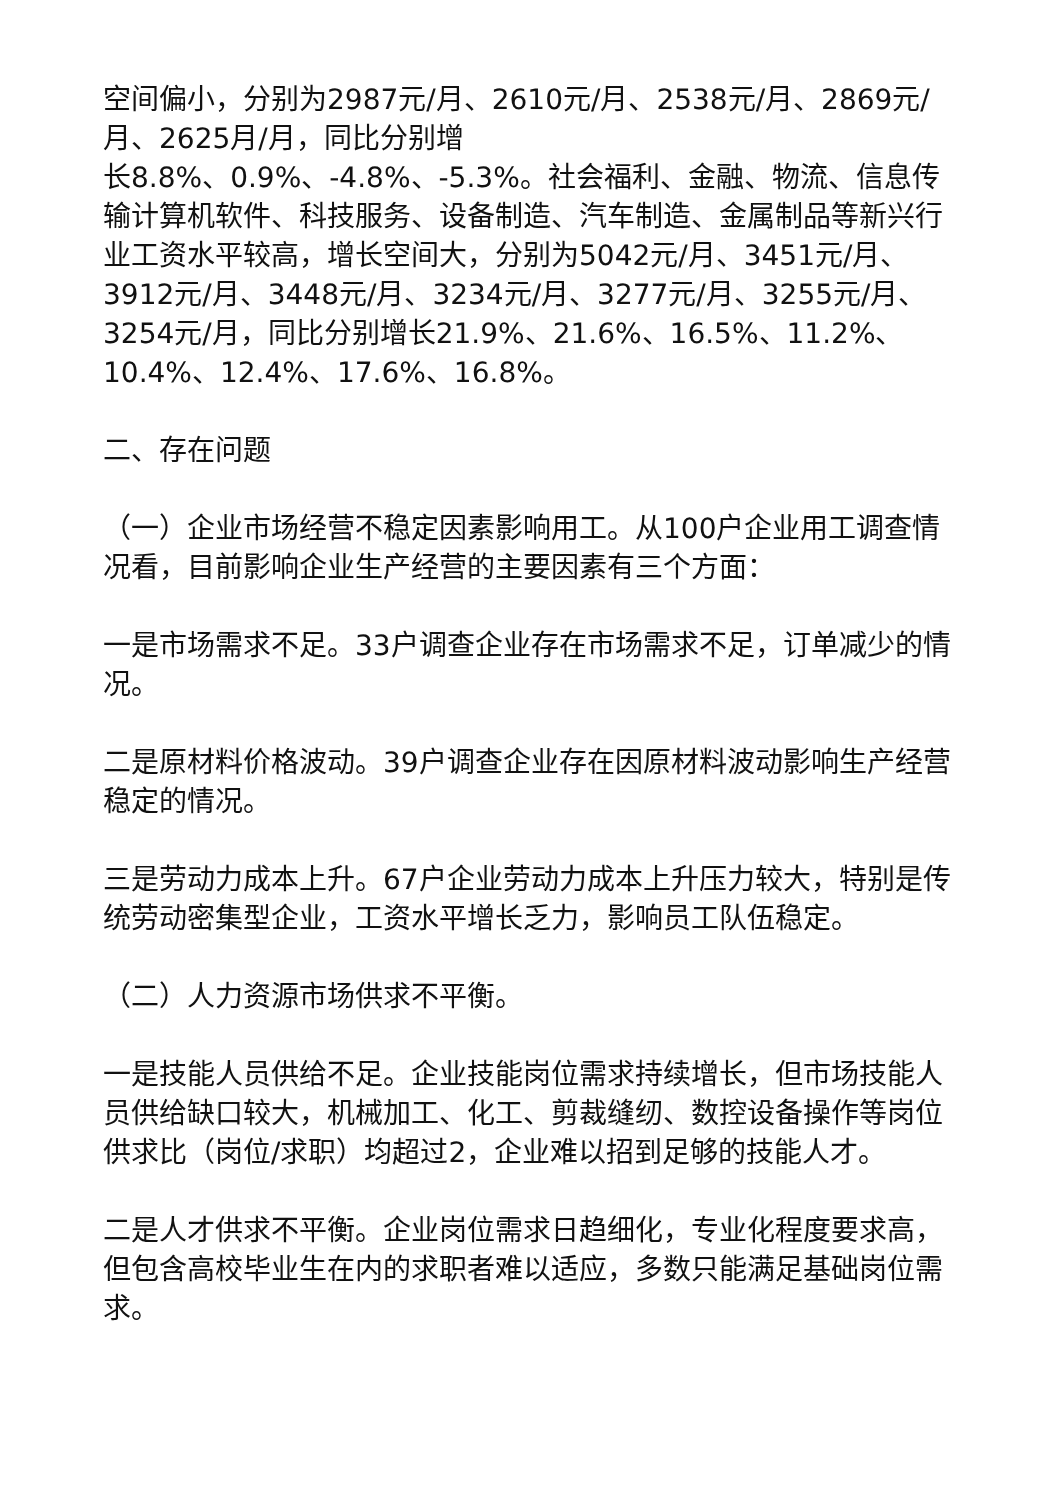空间偏小，分别为2987元/月、2610元/月、2538元/月、2869元/月、2625月/月，同比分别增
长8.8%、0.9%、-4.8%、-5.3%。社会福利、金融、物流、信息传输计算机软件、科技服务、设备制造、汽车制造、金属制品等新兴行业工资水平较高，增长空间大，分别为5042元/月、3451元/月、3912元/月、3448元/月、3234元/月、3277元/月、3255元/月、3254元/月，同比分别增长21.9%、21.6%、16.5%、11.2%、10.4%、12.4%、17.6%、16.8%。
二、存在问题
（一）企业市场经营不稳定因素影响用工。从100户企业用工调查情况看，目前影响企业生产经营的主要因素有三个方面：
一是市场需求不足。33户调查企业存在市场需求不足，订单减少的情况。
二是原材料价格波动。39户调查企业存在因原材料波动影响生产经营稳定的情况。
三是劳动力成本上升。67户企业劳动力成本上升压力较大，特别是传统劳动密集型企业，工资水平增长乏力，影响员工队伍稳定。
（二）人力资源市场供求不平衡。
一是技能人员供给不足。企业技能岗位需求持续增长，但市场技能人员供给缺口较大，机械加工、化工、剪裁缝纫、数控设备操作等岗位供求比（岗位/求职）均超过2，企业难以招到足够的技能人才。
二是人才供求不平衡。企业岗位需求日趋细化，专业化程度要求高，但包含高校毕业生在内的求职者难以适应，多数只能满足基础岗位需求。